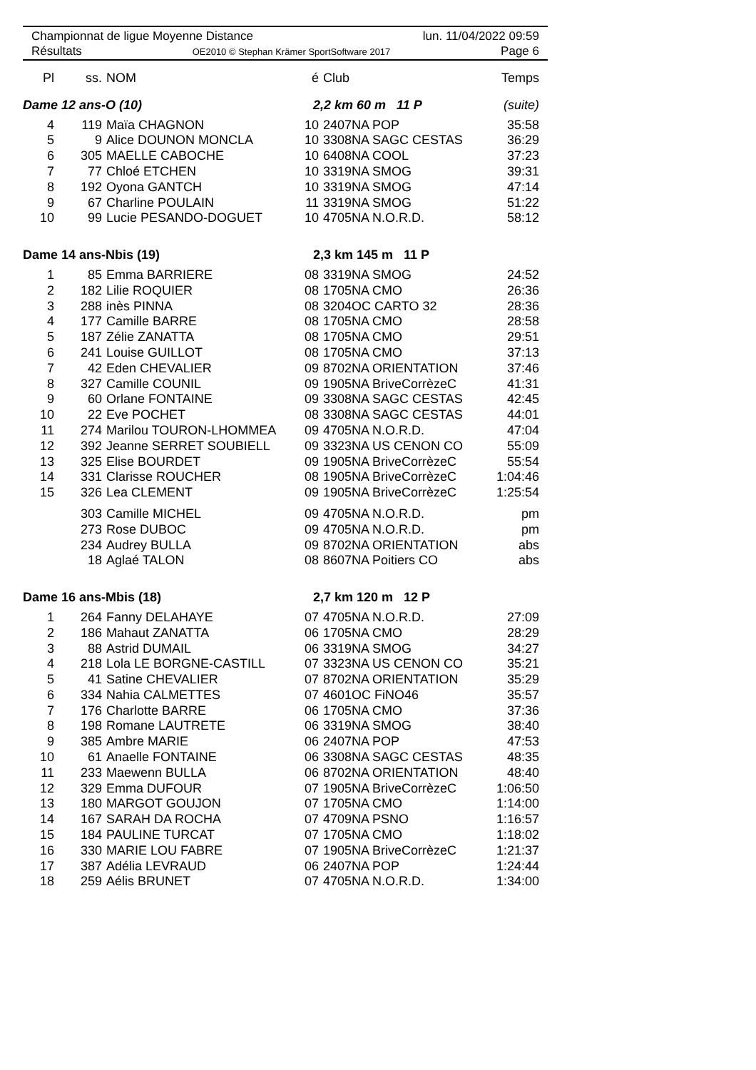Championnat de ligue Moyenne Distance lun. 11/04/2022 09:59
Résultats OE2010 © Stephan Krämer SportSoftware 2017 Page 6
| Pl | ss. | NOM | é | Club | Temps |
| --- | --- | --- | --- | --- | --- |
| Dame 12 ans-O (10) | | | 2,2 km 60 m 11 P | | (suite) |
| 4 | 119 | Maïa CHAGNON | 10 | 2407NA POP | 35:58 |
| 5 | 9 | Alice DOUNON MONCLA | 10 | 3308NA SAGC CESTAS | 36:29 |
| 6 | 305 | MAELLE CABOCHE | 10 | 6408NA COOL | 37:23 |
| 7 | 77 | Chloé ETCHEN | 10 | 3319NA SMOG | 39:31 |
| 8 | 192 | Oyona GANTCH | 10 | 3319NA SMOG | 47:14 |
| 9 | 67 | Charline POULAIN | 11 | 3319NA SMOG | 51:22 |
| 10 | 99 | Lucie PESANDO-DOGUET | 10 | 4705NA N.O.R.D. | 58:12 |
| Dame 14 ans-Nbis (19) | | | 2,3 km 145 m 11 P | | |
| 1 | 85 | Emma BARRIERE | 08 | 3319NA SMOG | 24:52 |
| 2 | 182 | Lilie ROQUIER | 08 | 1705NA CMO | 26:36 |
| 3 | 288 | inès PINNA | 08 | 3204OC CARTO 32 | 28:36 |
| 4 | 177 | Camille BARRE | 08 | 1705NA CMO | 28:58 |
| 5 | 187 | Zélie ZANATTA | 08 | 1705NA CMO | 29:51 |
| 6 | 241 | Louise GUILLOT | 08 | 1705NA CMO | 37:13 |
| 7 | 42 | Eden CHEVALIER | 09 | 8702NA ORIENTATION | 37:46 |
| 8 | 327 | Camille COUNIL | 09 | 1905NA BriveCorrèzeC | 41:31 |
| 9 | 60 | Orlane FONTAINE | 09 | 3308NA SAGC CESTAS | 42:45 |
| 10 | 22 | Eve POCHET | 08 | 3308NA SAGC CESTAS | 44:01 |
| 11 | 274 | Marilou TOURON-LHOMMEA | 09 | 4705NA N.O.R.D. | 47:04 |
| 12 | 392 | Jeanne SERRET SOUBIELL | 09 | 3323NA US CENON CO | 55:09 |
| 13 | 325 | Elise BOURDET | 09 | 1905NA BriveCorrèzeC | 55:54 |
| 14 | 331 | Clarisse ROUCHER | 08 | 1905NA BriveCorrèzeC | 1:04:46 |
| 15 | 326 | Lea CLEMENT | 09 | 1905NA BriveCorrèzeC | 1:25:54 |
| | 303 | Camille MICHEL | 09 | 4705NA N.O.R.D. | pm |
| | 273 | Rose DUBOC | 09 | 4705NA N.O.R.D. | pm |
| | 234 | Audrey BULLA | 09 | 8702NA ORIENTATION | abs |
| | 18 | Aglaé TALON | 08 | 8607NA Poitiers CO | abs |
| Dame 16 ans-Mbis (18) | | | 2,7 km 120 m 12 P | | |
| 1 | 264 | Fanny DELAHAYE | 07 | 4705NA N.O.R.D. | 27:09 |
| 2 | 186 | Mahaut ZANATTA | 06 | 1705NA CMO | 28:29 |
| 3 | 88 | Astrid DUMAIL | 06 | 3319NA SMOG | 34:27 |
| 4 | 218 | Lola LE BORGNE-CASTILL | 07 | 3323NA US CENON CO | 35:21 |
| 5 | 41 | Satine CHEVALIER | 07 | 8702NA ORIENTATION | 35:29 |
| 6 | 334 | Nahia CALMETTES | 07 | 4601OC FiNO46 | 35:57 |
| 7 | 176 | Charlotte BARRE | 06 | 1705NA CMO | 37:36 |
| 8 | 198 | Romane LAUTRETE | 06 | 3319NA SMOG | 38:40 |
| 9 | 385 | Ambre MARIE | 06 | 2407NA POP | 47:53 |
| 10 | 61 | Anaelle FONTAINE | 06 | 3308NA SAGC CESTAS | 48:35 |
| 11 | 233 | Maewenn BULLA | 06 | 8702NA ORIENTATION | 48:40 |
| 12 | 329 | Emma DUFOUR | 07 | 1905NA BriveCorrèzeC | 1:06:50 |
| 13 | 180 | MARGOT GOUJON | 07 | 1705NA CMO | 1:14:00 |
| 14 | 167 | SARAH DA ROCHA | 07 | 4709NA PSNO | 1:16:57 |
| 15 | 184 | PAULINE TURCAT | 07 | 1705NA CMO | 1:18:02 |
| 16 | 330 | MARIE LOU FABRE | 07 | 1905NA BriveCorrèzeC | 1:21:37 |
| 17 | 387 | Adélia LEVRAUD | 06 | 2407NA POP | 1:24:44 |
| 18 | 259 | Aélis BRUNET | 07 | 4705NA N.O.R.D. | 1:34:00 |